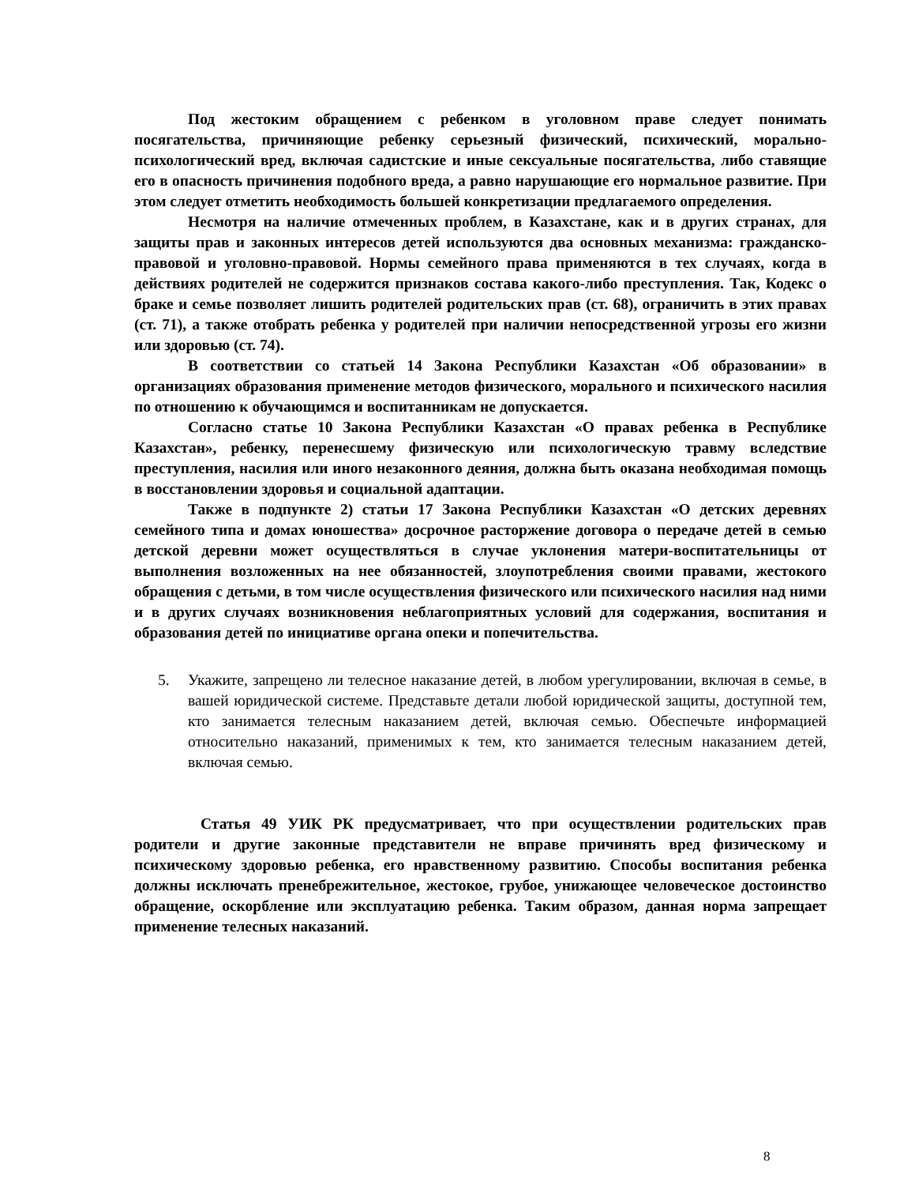Под жестоким обращением с ребенком в уголовном праве следует понимать посягательства, причиняющие ребенку серьезный физический, психический, морально-психологический вред, включая садистские и иные сексуальные посягательства, либо ставящие его в опасность причинения подобного вреда, а равно нарушающие его нормальное развитие. При этом следует отметить необходимость большей конкретизации предлагаемого определения.
Несмотря на наличие отмеченных проблем, в Казахстане, как и в других странах, для защиты прав и законных интересов детей используются два основных механизма: гражданско-правовой и уголовно-правовой. Нормы семейного права применяются в тех случаях, когда в действиях родителей не содержится признаков состава какого-либо преступления. Так, Кодекс о браке и семье позволяет лишить родителей родительских прав (ст. 68), ограничить в этих правах (ст. 71), а также отобрать ребенка у родителей при наличии непосредственной угрозы его жизни или здоровью (ст. 74).
В соответствии со статьей 14 Закона Республики Казахстан «Об образовании» в организациях образования применение методов физического, морального и психического насилия по отношению к обучающимся и воспитанникам не допускается.
Согласно статье 10 Закона Республики Казахстан «О правах ребенка в Республике Казахстан», ребенку, перенесшему физическую или психологическую травму вследствие преступления, насилия или иного незаконного деяния, должна быть оказана необходимая помощь в восстановлении здоровья и социальной адаптации.
Также в подпункте 2) статьи 17 Закона Республики Казахстан «О детских деревнях семейного типа и домах юношества» досрочное расторжение договора о передаче детей в семью детской деревни может осуществляться в случае уклонения матери-воспитательницы от выполнения возложенных на нее обязанностей, злоупотребления своими правами, жестокого обращения с детьми, в том числе осуществления физического или психического насилия над ними и в других случаях возникновения неблагоприятных условий для содержания, воспитания и образования детей по инициативе органа опеки и попечительства.
5. Укажите, запрещено ли телесное наказание детей, в любом урегулировании, включая в семье, в вашей юридической системе. Представьте детали любой юридической защиты, доступной тем, кто занимается телесным наказанием детей, включая семью. Обеспечьте информацией относительно наказаний, применимых к тем, кто занимается телесным наказанием детей, включая семью.
Статья 49 УИК РК предусматривает, что при осуществлении родительских прав родители и другие законные представители не вправе причинять вред физическому и психическому здоровью ребенка, его нравственному развитию. Способы воспитания ребенка должны исключать пренебрежительное, жестокое, грубое, унижающее человеческое достоинство обращение, оскорбление или эксплуатацию ребенка. Таким образом, данная норма запрещает применение телесных наказаний.
8